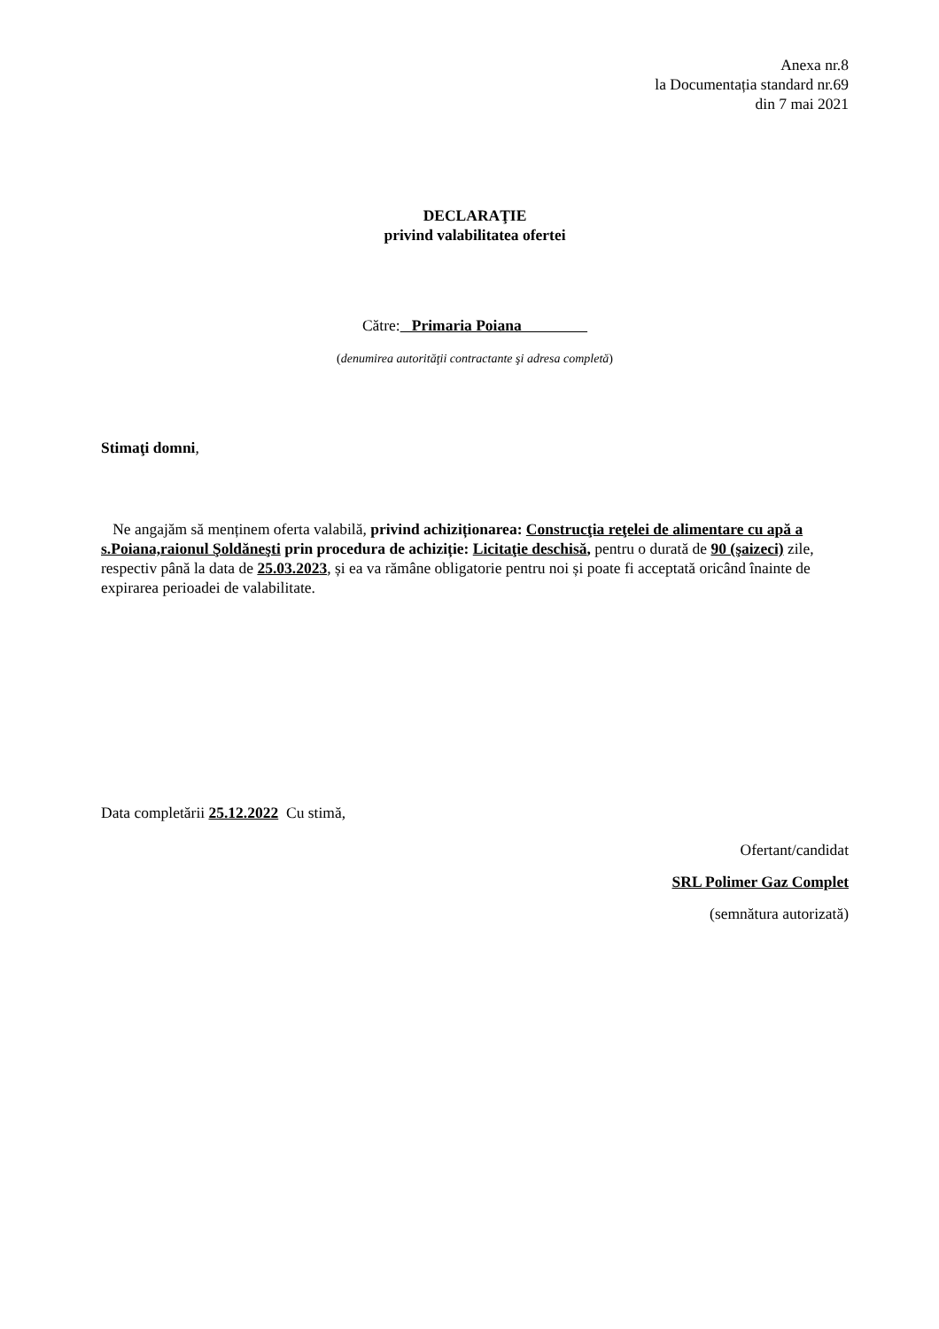Anexa nr.8
la Documentația standard nr.69
din 7 mai 2021
DECLARAŢIE
privind valabilitatea ofertei
Către: Primaria Poiana
(denumirea autorităţii contractante şi adresa completă)
Stimaţi domni,
Ne angajăm să menținem oferta valabilă, privind achiziționarea: Construcţia reţelei de alimentare cu apă a s.Poiana,raionul Şoldăneşti prin procedura de achiziție: Licitaţie deschisă, pentru o durată de 90 (şaizeci) zile, respectiv până la data de 25.03.2023, și ea va rămâne obligatorie pentru noi și poate fi acceptată oricând înainte de expirarea perioadei de valabilitate.
Data completării 25.12.2022 Cu stimă,
Ofertant/candidat
SRL Polimer Gaz Complet
(semnătura autorizată)